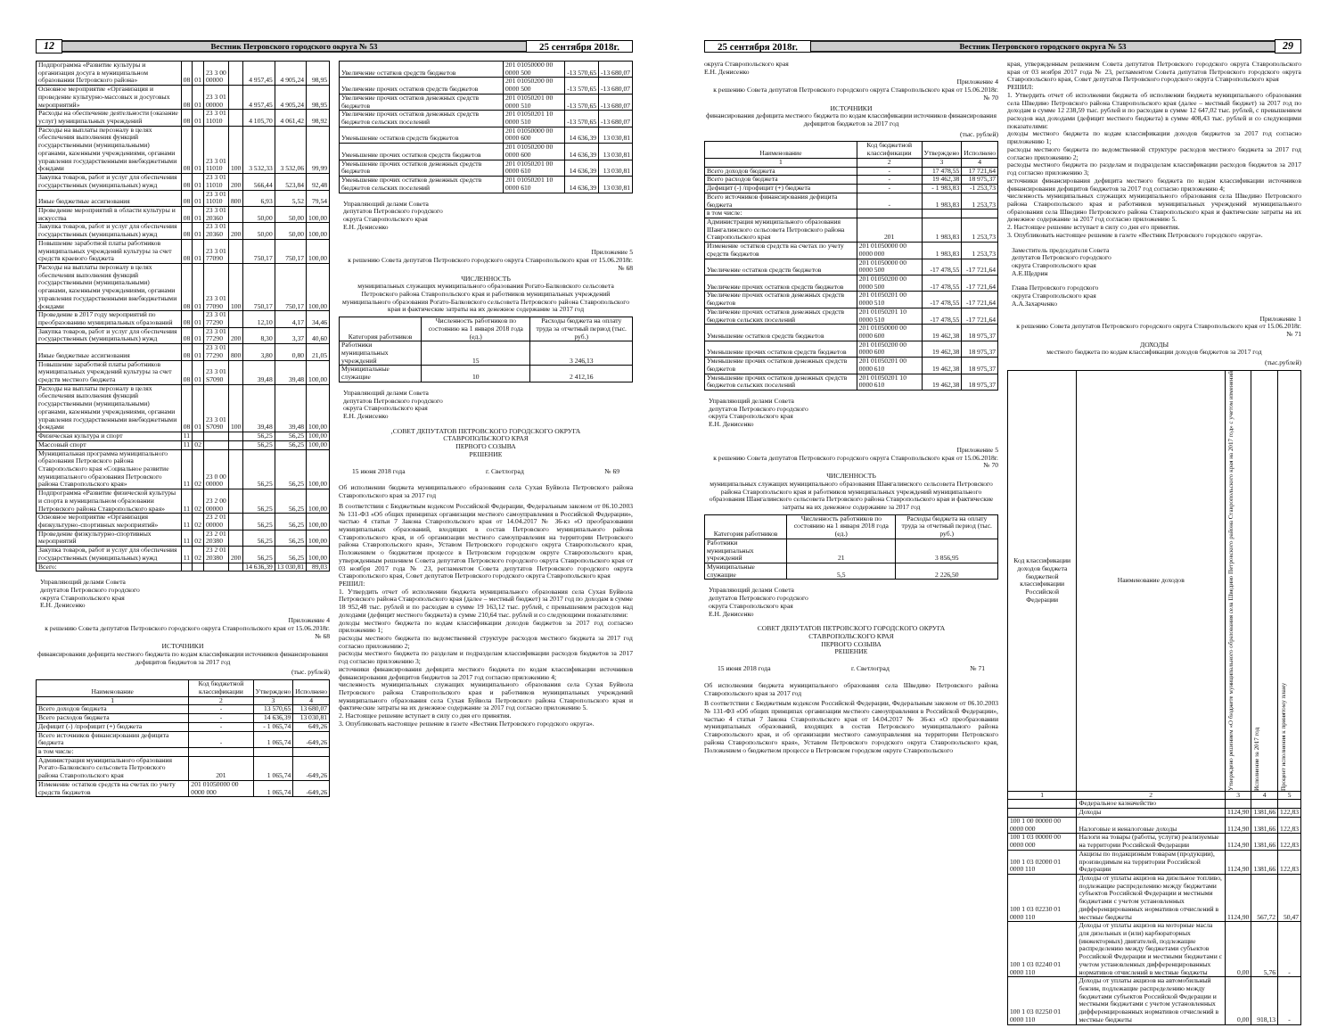12 Вестник Петровского городского округа № 53 25 сентября 2018г.
| Подпрограмма «Развитие культуры и организация досуга в муниципальном образовании Петровского района» | 08 | 01 | 23 3 00 00000 | | 4 957,45 | 4 905,24 | 98,95 |
| Основное мероприятие «Организация и проведение культурно-массовых и досуговых мероприятий» | 08 | 01 | 23 3 01 00000 | | 4 957,45 | 4 905,24 | 98,95 |
| Расходы на обеспечение деятельности (оказание услуг) муниципальных учреждений | 08 | 01 | 23 3 01 11010 | | 4 105,70 | 4 061,42 | 98,92 |
| Расходы на выплаты персоналу в целях обеспечения выполнения функций государственными (муниципальными) органами, казенными учреждениями, органами управления государственными внебюджетными фондами | 08 | 01 | 23 3 01 11010 | 100 | 3 532,33 | 3 532,06 | 99,99 |
| Закупка товаров, работ и услуг для обеспечения государственных (муниципальных) нужд | 08 | 01 | 23 3 01 11010 | 200 | 566,44 | 523,84 | 92,48 |
| Иные бюджетные ассигнования | 08 | 01 | 23 3 01 11010 | 800 | 6,93 | 5,52 | 79,54 |
| Проведение мероприятий в области культуры и искусства | 08 | 01 | 23 3 01 20360 | | 50,00 | 50,00 | 100,00 |
| Закупка товаров, работ и услуг для обеспечения государственных (муниципальных) нужд | 08 | 01 | 23 3 01 20360 | 200 | 50,00 | 50,00 | 100,00 |
| Повышение заработной платы работников муниципальных учреждений культуры за счет средств краевого бюджета | 08 | 01 | 23 3 01 77090 | | 750,17 | 750,17 | 100,00 |
| Расходы на выплаты персоналу в целях обеспечения выполнения функций государственными (муниципальными) органами, казенными учреждениями, органами управления государственными внебюджетными фондами | 08 | 01 | 23 3 01 77090 | 100 | 750,17 | 750,17 | 100,00 |
| Проведение в 2017 году мероприятий по преобразованию муниципальных образований | 08 | 01 | 23 3 01 77290 | | 12,10 | 4,17 | 34,46 |
| Закупка товаров, работ и услуг для обеспечения государственных (муниципальных) нужд | 08 | 01 | 23 3 01 77290 | 200 | 8,30 | 3,37 | 40,60 |
| Иные бюджетные ассигнования | 08 | 01 | 23 3 01 77290 | 800 | 3,80 | 0,80 | 21,05 |
| Повышение заработной платы работников муниципальных учреждений культуры за счет средств местного бюджета | 08 | 01 | 23 3 01 S7090 | | 39,48 | 39,48 | 100,00 |
| Расходы на выплаты персоналу в целях обеспечения выполнения функций государственными (муниципальными) органами, казенными учреждениями, органами управления государственными внебюджетными фондами | 08 | 01 | 23 3 01 S7090 | 100 | 39,48 | 39,48 | 100,00 |
| Физическая культура и спорт | 11 | | | | 56,25 | 56,25 | 100,00 |
| Массовый спорт | 11 | 02 | | | 56,25 | 56,25 | 100,00 |
| Муниципальная программа муниципального образования Петровского района Ставропольского края «Социальное развитие муниципального образования Петровского района Ставропольского края» | 11 | 02 | 23 0 00 00000 | | 56,25 | 56,25 | 100,00 |
| Подпрограмма «Развитие физической культуры и спорта в муниципальном образовании Петровского района Ставропольского края» | 11 | 02 | 23 2 00 00000 | | 56,25 | 56,25 | 100,00 |
| Основное мероприятие «Организация физкультурно-спортивных мероприятий» | 11 | 02 | 23 2 01 00000 | | 56,25 | 56,25 | 100,00 |
| Проведение физкультурно-спортивных мероприятий | 11 | 02 | 23 2 01 20380 | | 56,25 | 56,25 | 100,00 |
| Закупка товаров, работ и услуг для обеспечения государственных (муниципальных) нужд | 11 | 02 | 23 2 01 20380 | 200 | 56,25 | 56,25 | 100,00 |
| Всего: | | | | | 14 636,39 | 13 030,81 | 89,03 |
Управляющий делами Совета
депутатов Петровского городского
округа Ставропольского края
Е.Н. Денисенко
Приложение 4
к решению Совета депутатов Петровского городского округа Ставропольского края от 15.06.2018г.
№ 68
ИСТОЧНИКИ
финансирования дефицита местного бюджета по кодам классификации источников финансирования дефицитов бюджетов за 2017 год
(тыс. рублей)
| Наименование | Код бюджетной классификации | Утверждено | Исполнено |
| --- | --- | --- | --- |
| 1 | 2 | 3 | 4 |
| Всего доходов бюджета | - | 13 570,65 | 13 680,07 |
| Всего расходов бюджета | - | 14 636,39 | 13 030,81 |
| Дефицит (-) /профицит (+) бюджета | - | - 1 065,74 | 649,26 |
| Всего источников финансирования дефицита бюджета | - | 1 065,74 | -649,26 |
| в том числе: | | | |
| Администрация муниципального образования Рогато-Балковского сельсовета Петровского района Ставропольского края | 201 | 1 065,74 | -649,26 |
| Изменение остатков средств на счетах по учету средств бюджетов | 201 01050000 00 0000 000 | 1 065,74 | -649,26 |
| Увеличение остатков средств бюджетов | 201 01050000 00 0000 500 | -13 570,65 | -13 680,07 |
| Увеличение прочих остатков средств бюджетов | 201 01050200 00 0000 500 | -13 570,65 | -13 680,07 |
| Увеличение прочих остатков денежных средств бюджетов | 201 01050201 00 0000 510 | -13 570,65 | -13 680,07 |
| Увеличение прочих остатков денежных средств бюджетов сельских поселений | 201 01050201 10 0000 510 | -13 570,65 | -13 680,07 |
| Уменьшение остатков средств бюджетов | 201 01050000 00 0000 600 | 14 636,39 | 13 030,81 |
| Уменьшение прочих остатков средств бюджетов | 201 01050200 00 0000 600 | 14 636,39 | 13 030,81 |
| Уменьшение прочих остатков денежных средств бюджетов | 201 01050201 00 0000 610 | 14 636,39 | 13 030,81 |
| Уменьшение прочих остатков денежных средств бюджетов сельских поселений | 201 01050201 10 0000 610 | 14 636,39 | 13 030,81 |
Управляющий делами Совета
депутатов Петровского городского
округа Ставропольского края
Е.Н. Денисенко
Приложение 5
к решению Совета депутатов Петровского городского округа Ставропольского края от 15.06.2018г.
№ 68
ЧИСЛЕННОСТЬ
муниципальных служащих муниципального образования Рогато-Балковского сельсовета Петровского района Ставропольского края и работников муниципальных учреждений муниципального образования Рогато-Балковского сельсовета Петровского района Ставропольского края и фактические затраты на их денежное содержание за 2017 год
| Категория работников | Численность работников по состоянию на 1 января 2018 года (ед.) | Расходы бюджета на оплату труда за отчетный период (тыс. руб.) |
| --- | --- | --- |
| Работники муниципальных учреждений | 15 | 3 246,13 |
| Муниципальные служащие | 10 | 2 412,16 |
Управляющий делами Совета
депутатов Петровского городского
округа Ставропольского края
Е.Н. Денисенко
,СОВЕТ ДЕПУТАТОВ ПЕТРОВСКОГО ГОРОДСКОГО ОКРУГА
СТАВРОПОЛЬСКОГО КРАЯ
ПЕРВОГО СОЗЫВА
РЕШЕНИЕ
15 июня 2018 года г. Светлоград № 69
Об исполнении бюджета муниципального образования села Сухая Буйвола Петровского района Ставропольского края за 2017 год
В соответствии с Бюджетным кодексом Российской Федерации, Федеральным законом от 06.10.2003 № 131-ФЗ «Об общих принципах организации местного самоуправления в Российской Федерации», частью 4 статьи 7 Закона Ставропольского края от 14.04.2017 № 36-кз «О преобразовании муниципальных образований, входящих в состав Петровского муниципального района Ставропольского края, и об организации местного самоуправления на территории Петровского района Ставропольского края», Уставом Петровского городского округа Ставропольского края, Положением о бюджетном процессе в Петровском городском округе Ставропольского края, утвержденным решением Совета депутатов Петровского городского округа Ставропольского края от 03 ноября 2017 года № 23, регламентом Совета депутатов Петровского городского округа Ставропольского края, Совет депутатов Петровского городского округа Ставропольского края
РЕШИЛ:
1. Утвердить отчет об исполнении бюджета муниципального образования села Сухая Буйвола Петровского района Ставропольского края (далее – местный бюджет) за 2017 год по доходам в сумме 18 952,48 тыс. рублей и по расходам в сумме 19 163,12 тыс. рублей, с превышением расходов над доходами (дефицит местного бюджета) в сумме 210,64 тыс. рублей и со следующими показателями:
доходы местного бюджета по кодам классификации доходов бюджетов за 2017 год согласно приложению 1;
расходы местного бюджета по ведомственной структуре расходов местного бюджета за 2017 год согласно приложению 2;
расходы местного бюджета по разделам и подразделам классификации расходов бюджетов за 2017 год согласно приложению 3;
источники финансирования дефицита местного бюджета по кодам классификации источников финансирования дефицитов бюджетов за 2017 год согласно приложению 4;
численность муниципальных служащих муниципального образования села Сухая Буйвола Петровского района Ставропольского края и работников муниципальных учреждений муниципального образования села Сухая Буйвола Петровского района Ставропольского края и фактические затраты на их денежное содержание за 2017 год согласно приложению 5.
2. Настоящее решение вступает в силу со дня его принятия.
3. Опубликовать настоящее решение в газете «Вестник Петровского городского округа».
25 сентября 2018г. Вестник Петровского городского округа № 53 29
округа Ставропольского края
Е.Н. Денисенко
Приложение 4
к решению Совета депутатов Петровского городского округа Ставропольского края от 15.06.2018г.
№ 70
ИСТОЧНИКИ
финансирования дефицита местного бюджета по кодам классификации источников финансирования дефицитов бюджетов за 2017 год
(тыс. рублей)
| Наименование | Код бюджетной классификации | Утверждено | Исполнено |
| --- | --- | --- | --- |
| 1 | 2 | 3 | 4 |
| Всего доходов бюджета | - | 17 478,55 | 17 721,64 |
| Всего расходов бюджета | - | 19 462,38 | 18 975,37 |
| Дефицит (-) /профицит (+) бюджета | - | - 1 983,83 | -1 253,73 |
| Всего источников финансирования дефицита бюджета | - | 1 983,83 | 1 253,73 |
| в том числе: | | | |
| Администрация муниципального образования Шангалинского сельсовета Петровского района Ставропольского края | 201 | 1 983,83 | 1 253,73 |
| Изменение остатков средств на счетах по учету средств бюджетов | 201 01050000 00 0000 000 | 1 983,83 | 1 253,73 |
| Увеличение остатков средств бюджетов | 201 01050000 00 0000 500 | -17 478,55 | -17 721,64 |
| Увеличение прочих остатков средств бюджетов | 201 01050200 00 0000 500 | -17 478,55 | -17 721,64 |
| Увеличение прочих остатков денежных средств бюджетов | 201 01050201 00 0000 510 | -17 478,55 | -17 721,64 |
| Увеличение прочих остатков денежных средств бюджетов сельских поселений | 201 01050201 10 0000 510 | -17 478,55 | -17 721,64 |
| Уменьшение остатков средств бюджетов | 201 01050000 00 0000 600 | 19 462,38 | 18 975,37 |
| Уменьшение прочих остатков средств бюджетов | 201 01050200 00 0000 600 | 19 462,38 | 18 975,37 |
| Уменьшение прочих остатков денежных средств бюджетов | 201 01050201 00 0000 610 | 19 462,38 | 18 975,37 |
| Уменьшение прочих остатков денежных средств бюджетов сельских поселений | 201 01050201 10 0000 610 | 19 462,38 | 18 975,37 |
Управляющий делами Совета
депутатов Петровского городского
округа Ставропольского края
Е.Н. Денисенко
Приложение 5
к решению Совета депутатов Петровского городского округа Ставропольского края от 15.06.2018г.
№ 70
ЧИСЛЕННОСТЬ
муниципальных служащих муниципального образования Шангалинского сельсовета Петровского района Ставропольского края и работников муниципальных учреждений муниципального образования Шангалинского сельсовета Петровского района Ставропольского края и фактические затраты на их денежное содержание за 2017 год
| Категория работников | Численность работников по состоянию на 1 января 2018 года (ед.) | Расходы бюджета на оплату труда за отчетный период (тыс. руб.) |
| --- | --- | --- |
| Работники муниципальных учреждений | 21 | 3 856,95 |
| Муниципальные служащие | 5,5 | 2 226,50 |
Управляющий делами Совета
депутатов Петровского городского
округа Ставропольского края
Е.Н. Денисенко
СОВЕТ ДЕПУТАТОВ ПЕТРОВСКОГО ГОРОДСКОГО ОКРУГА
СТАВРОПОЛЬСКОГО КРАЯ
ПЕРВОГО СОЗЫВА
РЕШЕНИЕ
15 июня 2018 года г. Светлоград № 71
Об исполнении бюджета муниципального образования села Шведино Петровского района Ставропольского края за 2017 год
В соответствии с Бюджетным кодексом Российской Федерации, Федеральным законом от 06.10.2003 № 131-ФЗ «Об общих принципах организации местного самоуправления в Российской Федерации», частью 4 статьи 7 Закона Ставропольского края от 14.04.2017 № 36-кз «О преобразовании муниципальных образований, входящих в состав Петровского муниципального района Ставропольского края, и об организации местного самоуправления на территории Петровского района Ставропольского края», Уставом Петровского городского округа Ставропольского края, Положением о бюджетном процессе в Петровском городском округе Ставропольского
края, утвержденным решением Совета депутатов Петровского городского округа Ставропольского края от 03 ноября 2017 года № 23, регламентом Совета депутатов Петровского городского округа Ставропольского края, Совет депутатов Петровского городского округа Ставропольского края
РЕШИЛ:
1. Утвердить отчет об исполнении бюджета об исполнении бюджета муниципального образования села Шведино Петровского района Ставропольского края (далее – местный бюджет) за 2017 год по доходам в сумме 12 238,59 тыс. рублей и по расходам в сумме 12 647,02 тыс. рублей, с превышением расходов над доходами (дефицит местного бюджета) в сумме 408,43 тыс. рублей и со следующими показателями:
доходы местного бюджета по кодам классификации доходов бюджетов за 2017 год согласно приложению 1;
расходы местного бюджета по ведомственной структуре расходов местного бюджета за 2017 год согласно приложению 2;
расходы местного бюджета по разделам и подразделам классификации расходов бюджетов за 2017 год согласно приложению 3;
источники финансирования дефицита местного бюджета по кодам классификации источников финансирования дефицитов бюджетов за 2017 год согласно приложению 4;
численность муниципальных служащих муниципального образования села Шведино Петровского района Ставропольского края и работников муниципальных учреждений муниципального образования села Шведино Петровского района Ставропольского края и фактические затраты на их денежное содержание за 2017 год согласно приложению 5.
2. Настоящее решение вступает в силу со дня его принятия.
3. Опубликовать настоящее решение в газете «Вестник Петровского городского округа».
Заместитель председателя Совета
депутатов Петровского городского
округа Ставропольского края
А.Е.Щедрин
Глава Петровского городского
округа Ставропольского края
А.А.Захарченко
Приложение 1
к решению Совета депутатов Петровского городского округа Ставропольского края от 15.06.2018г.
№ 71
ДОХОДЫ
местного бюджета по кодам классификации доходов бюджетов за 2017 год
(тыс.рублей)
| Код классификации доходов бюджета бюджетной классификации Российской Федерации | Наименование доходов | Утверждено решением «О бюджете муниципального образования села Шведино Петровского района Ставропольского края на 2017 год» с учетом изменений | Исполнение за 2017 год | Процент исполнения к принятому плану |
| --- | --- | --- | --- | --- |
| 1 | 2 | 3 | 4 | 5 |
| | Федеральное казначейство | | | |
| | Доходы | 1124,90 | 1381,66 | 122,83 |
| 100 1 00 00000 00 0000 000 | Налоговые и неналоговые доходы | 1124,90 | 1381,66 | 122,83 |
| 100 1 03 00000 00 0000 000 | Налоги на товары (работы, услуги) реализуемые на территории Российской Федерации | 1124,90 | 1381,66 | 122,83 |
| 100 1 03 02000 01 0000 110 | Акцизы по подакцизным товарам (продукции), производимым на территории Российской Федерации | 1124,90 | 1381,66 | 122,83 |
| 100 1 03 02230 01 0000 110 | Доходы от уплаты акцизов на дизельное топливо, подлежащие распределению между бюджетами субъектов Российской Федерации и местными бюджетами с учетом установленных дифференцированных нормативов отчислений в местные бюджеты | 1124,90 | 567,72 | 50,47 |
| 100 1 03 02240 01 0000 110 | Доходы от уплаты акцизов на моторные масла для дизельных и (или) карбюраторных (инжекторных) двигателей, подлежащие распределению между бюджетами субъектов Российской Федерации и местными бюджетами с учетом установленных дифференцированных нормативов отчислений в местные бюджеты | 0,00 | 5,76 | - |
| 100 1 03 02250 01 0000 110 | Доходы от уплаты акцизов на автомобильный бензин, подлежащие распределению между бюджетами субъектов Российской Федерации и местными бюджетами с учетом установленных дифференцированных нормативов отчислений в местные бюджеты | 0,00 | 918,13 | - |